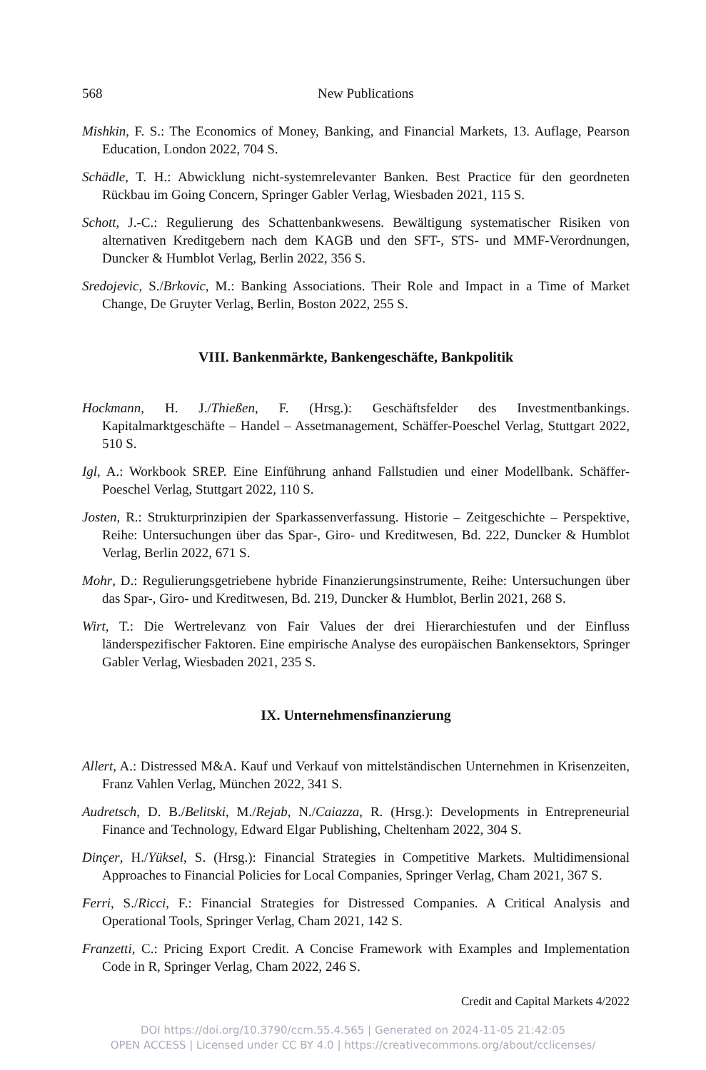568 New Publications
Mishkin, F. S.: The Economics of Money, Banking, and Financial Markets, 13. Auflage, Pearson Education, London 2022, 704 S.
Schädle, T. H.: Abwicklung nicht-systemrelevanter Banken. Best Practice für den geordneten Rückbau im Going Concern, Springer Gabler Verlag, Wiesbaden 2021, 115 S.
Schott, J.-C.: Regulierung des Schattenbankwesens. Bewältigung systematischer Risiken von alternativen Kreditgebern nach dem KAGB und den SFT-, STS- und MMF-Verordnungen, Duncker & Humblot Verlag, Berlin 2022, 356 S.
Sredojevic, S./Brkovic, M.: Banking Associations. Their Role and Impact in a Time of Market Change, De Gruyter Verlag, Berlin, Boston 2022, 255 S.
VIII. Bankenmärkte, Bankengeschäfte, Bankpolitik
Hockmann, H. J./Thießen, F. (Hrsg.): Geschäftsfelder des Investmentbankings. Kapitalmarktgeschäfte – Handel – Assetmanagement, Schäffer-Poeschel Verlag, Stuttgart 2022, 510 S.
Igl, A.: Workbook SREP. Eine Einführung anhand Fallstudien und einer Modellbank. Schäffer-Poeschel Verlag, Stuttgart 2022, 110 S.
Josten, R.: Strukturprinzipien der Sparkassenverfassung. Historie – Zeitgeschichte – Perspektive, Reihe: Untersuchungen über das Spar-, Giro- und Kreditwesen, Bd. 222, Duncker & Humblot Verlag, Berlin 2022, 671 S.
Mohr, D.: Regulierungsgetriebene hybride Finanzierungsinstrumente, Reihe: Untersuchungen über das Spar-, Giro- und Kreditwesen, Bd. 219, Duncker & Humblot, Berlin 2021, 268 S.
Wirt, T.: Die Wertrelevanz von Fair Values der drei Hierarchiestufen und der Einfluss länderspezifischer Faktoren. Eine empirische Analyse des europäischen Bankensektors, Springer Gabler Verlag, Wiesbaden 2021, 235 S.
IX. Unternehmensfinanzierung
Allert, A.: Distressed M&A. Kauf und Verkauf von mittelständischen Unternehmen in Krisenzeiten, Franz Vahlen Verlag, München 2022, 341 S.
Audretsch, D. B./Belitski, M./Rejab, N./Caiazza, R. (Hrsg.): Developments in Entrepreneurial Finance and Technology, Edward Elgar Publishing, Cheltenham 2022, 304 S.
Dinçer, H./Yüksel, S. (Hrsg.): Financial Strategies in Competitive Markets. Multidimensional Approaches to Financial Policies for Local Companies, Springer Verlag, Cham 2021, 367 S.
Ferri, S./Ricci, F.: Financial Strategies for Distressed Companies. A Critical Analysis and Operational Tools, Springer Verlag, Cham 2021, 142 S.
Franzetti, C.: Pricing Export Credit. A Concise Framework with Examples and Implementation Code in R, Springer Verlag, Cham 2022, 246 S.
Credit and Capital Markets 4/2022
DOI https://doi.org/10.3790/ccm.55.4.565 | Generated on 2024-11-05 21:42:05
OPEN ACCESS | Licensed under CC BY 4.0 | https://creativecommons.org/about/cclicenses/